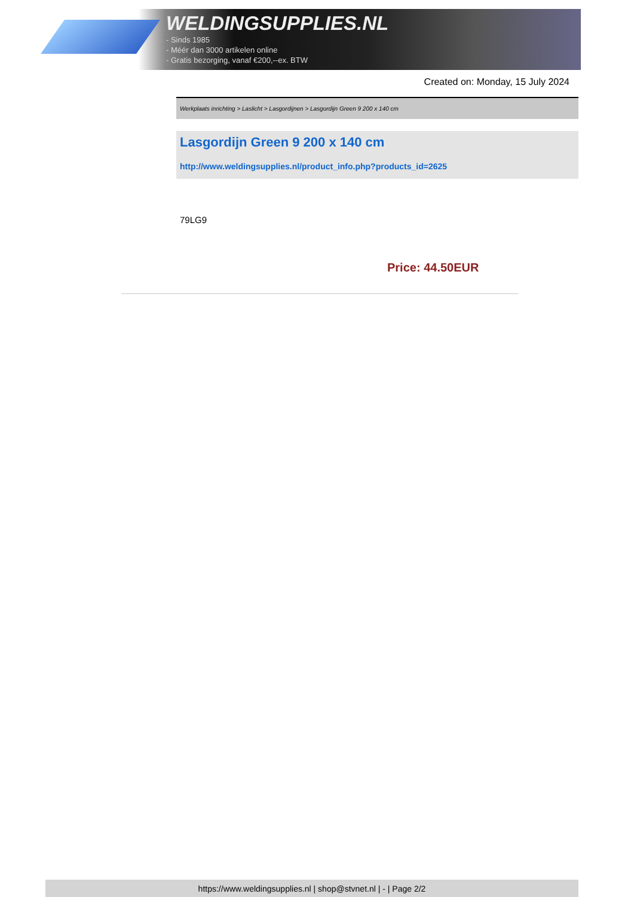WELDINGSUPPLIES.NL
- Sinds 1985
- Méér dan 3000 artikelen online
- Gratis bezorging, vanaf €200,--ex. BTW
Created on: Monday, 15 July 2024
Werkplaats inrichting > Laslicht > Lasgordijnen > Lasgordijn Green 9 200 x 140 cm
Lasgordijn Green 9 200 x 140 cm
http://www.weldingsupplies.nl/product_info.php?products_id=2625
79LG9
Price: 44.50EUR
https://www.weldingsupplies.nl | shop@stvnet.nl | - | Page 2/2